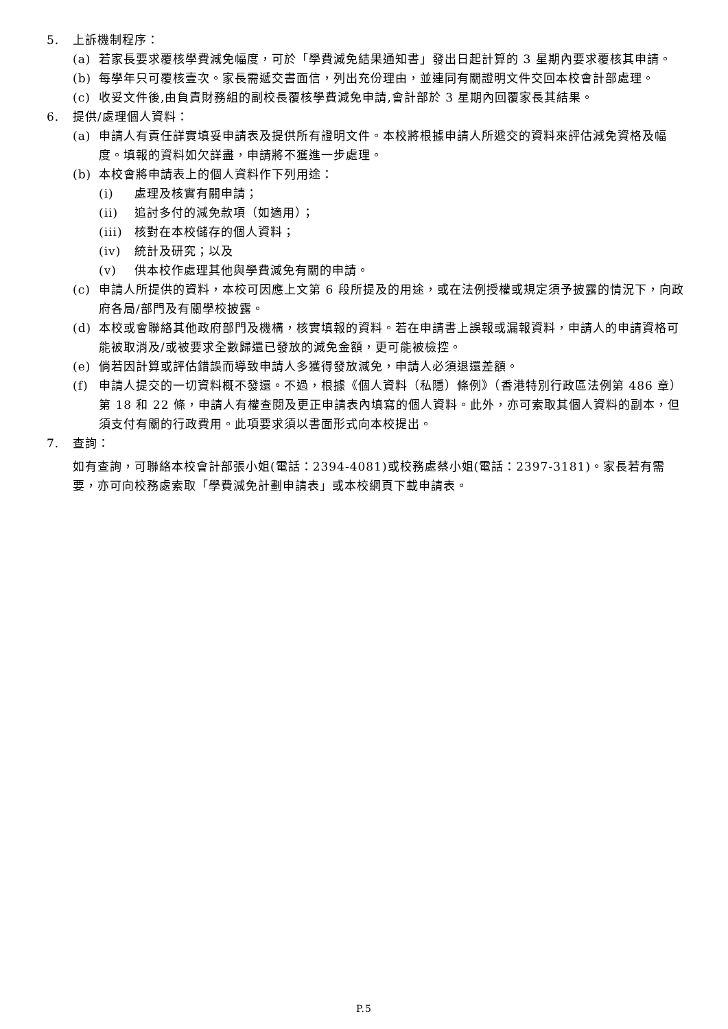5. 上訴機制程序：
(a) 若家長要求覆核學費減免幅度，可於「學費減免結果通知書」發出日起計算的 3 星期內要求覆核其申請。
(b) 每學年只可覆核壹次。家長需遞交書面信，列出充份理由，並連同有關證明文件交回本校會計部處理。
(c) 收妥文件後,由負責財務組的副校長覆核學費減免申請,會計部於 3 星期內回覆家長其結果。
6. 提供/處理個人資料：
(a) 申請人有責任詳實填妥申請表及提供所有證明文件。本校將根據申請人所遞交的資料來評估減免資格及幅度。填報的資料如欠詳盡，申請將不獲進一步處理。
(b) 本校會將申請表上的個人資料作下列用途：
(i) 處理及核實有關申請；
(ii) 追討多付的減免款項（如適用）；
(iii) 核對在本校儲存的個人資料；
(iv) 統計及研究；以及
(v) 供本校作處理其他與學費減免有關的申請。
(c) 申請人所提供的資料，本校可因應上文第 6 段所提及的用途，或在法例授權或規定須予披露的情況下，向政府各局/部門及有關學校披露。
(d) 本校或會聯絡其他政府部門及機構，核實填報的資料。若在申請書上誤報或漏報資料，申請人的申請資格可能被取消及/或被要求全數歸還已發放的減免金額，更可能被檢控。
(e) 倘若因計算或評估錯誤而導致申請人多獲得發放減免，申請人必須退還差額。
(f) 申請人提交的一切資料概不發還。不過，根據《個人資料（私隱）條例》（香港特別行政區法例第 486 章）第 18 和 22 條，申請人有權查閱及更正申請表內填寫的個人資料。此外，亦可索取其個人資料的副本，但須支付有關的行政費用。此項要求須以書面形式向本校提出。
7. 查詢：
如有查詢，可聯絡本校會計部張小姐(電話：2394-4081)或校務處蔡小姐(電話：2397-3181)。家長若有需要，亦可向校務處索取「學費減免計劃申請表」或本校網頁下載申請表。
P.5